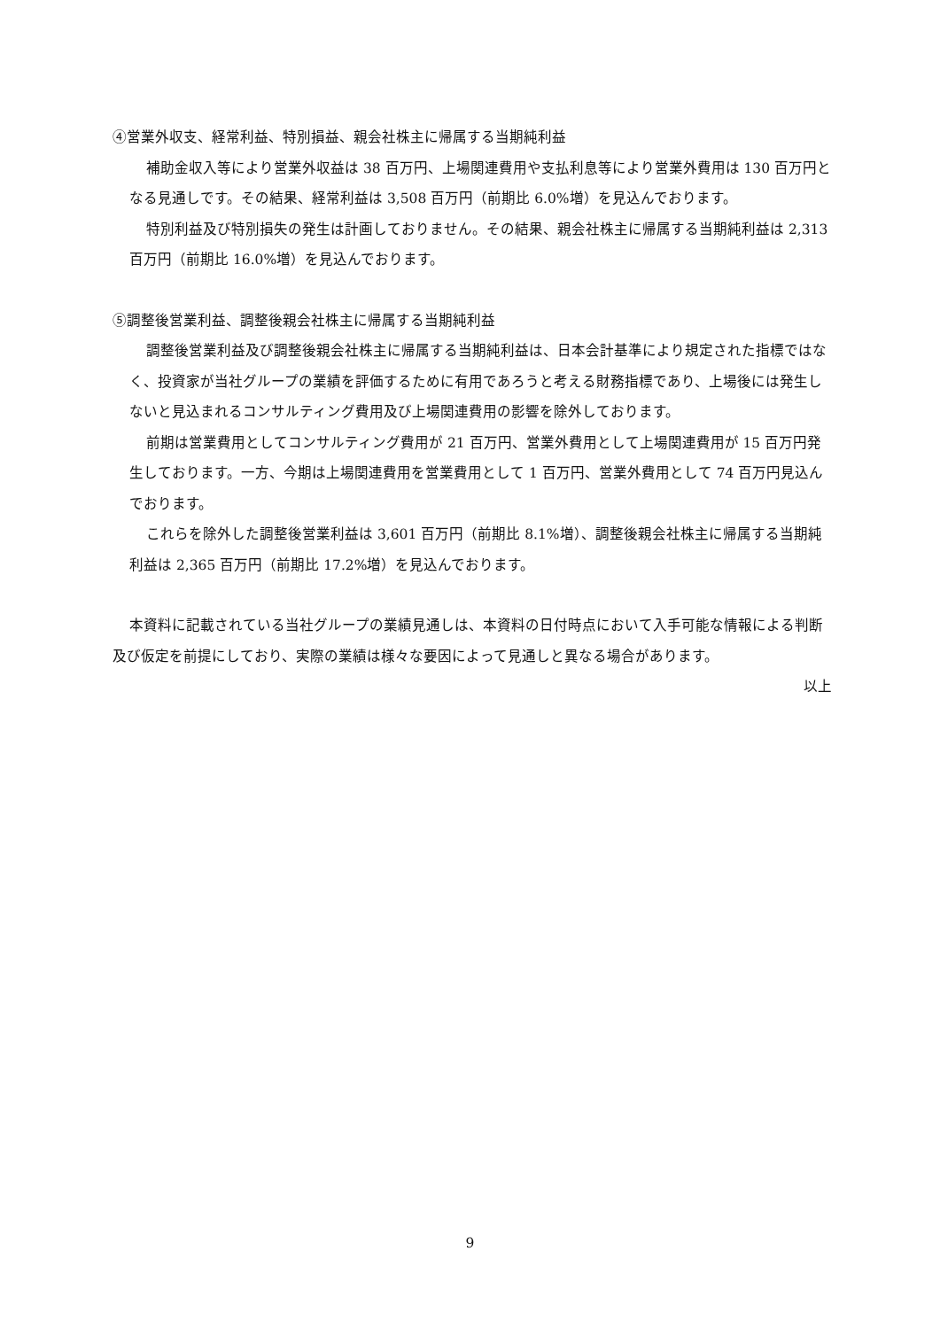④営業外収支、経常利益、特別損益、親会社株主に帰属する当期純利益
補助金収入等により営業外収益は 38 百万円、上場関連費用や支払利息等により営業外費用は 130 百万円となる見通しです。その結果、経常利益は 3,508 百万円（前期比 6.0%増）を見込んでおります。
特別利益及び特別損失の発生は計画しておりません。その結果、親会社株主に帰属する当期純利益は 2,313 百万円（前期比 16.0%増）を見込んでおります。
⑤調整後営業利益、調整後親会社株主に帰属する当期純利益
調整後営業利益及び調整後親会社株主に帰属する当期純利益は、日本会計基準により規定された指標ではなく、投資家が当社グループの業績を評価するために有用であろうと考える財務指標であり、上場後には発生しないと見込まれるコンサルティング費用及び上場関連費用の影響を除外しております。
前期は営業費用としてコンサルティング費用が 21 百万円、営業外費用として上場関連費用が 15 百万円発生しております。一方、今期は上場関連費用を営業費用として 1 百万円、営業外費用として 74 百万円見込んでおります。
これらを除外した調整後営業利益は 3,601 百万円（前期比 8.1%増）、調整後親会社株主に帰属する当期純利益は 2,365 百万円（前期比 17.2%増）を見込んでおります。
本資料に記載されている当社グループの業績見通しは、本資料の日付時点において入手可能な情報による判断及び仮定を前提にしており、実際の業績は様々な要因によって見通しと異なる場合があります。
以上
9